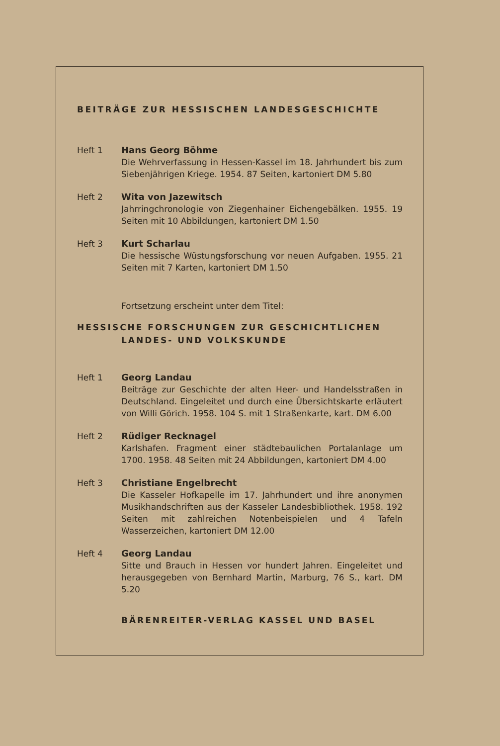BEITRÄGE ZUR HESSISCHEN LANDESGESCHICHTE
Heft 1 Hans Georg Böhme
Die Wehrverfassung in Hessen-Kassel im 18. Jahrhundert bis zum Siebenjährigen Kriege. 1954. 87 Seiten, kartoniert DM 5.80
Heft 2 Wita von Jazewitsch
Jahrringchronologie von Ziegenhainer Eichengebälken. 1955. 19 Seiten mit 10 Abbildungen, kartoniert DM 1.50
Heft 3 Kurt Scharlau
Die hessische Wüstungsforschung vor neuen Aufgaben. 1955. 21 Seiten mit 7 Karten, kartoniert DM 1.50
Fortsetzung erscheint unter dem Titel:
HESSISCHE FORSCHUNGEN ZUR GESCHICHTLICHEN
LANDES- UND VOLKSKUNDE
Heft 1 Georg Landau
Beiträge zur Geschichte der alten Heer- und Handelsstraßen in Deutschland. Eingeleitet und durch eine Übersichtskarte erläutert von Willi Görich. 1958. 104 S. mit 1 Straßenkarte, kart. DM 6.00
Heft 2 Rüdiger Recknagel
Karlshafen. Fragment einer städtebaulichen Portalanlage um 1700. 1958. 48 Seiten mit 24 Abbildungen, kartoniert DM 4.00
Heft 3 Christiane Engelbrecht
Die Kasseler Hofkapelle im 17. Jahrhundert und ihre anonymen Musikhandschriften aus der Kasseler Landesbibliothek. 1958. 192 Seiten mit zahlreichen Notenbeispielen und 4 Tafeln Wasserzeichen, kartoniert DM 12.00
Heft 4 Georg Landau
Sitte und Brauch in Hessen vor hundert Jahren. Eingeleitet und herausgegeben von Bernhard Martin, Marburg, 76 S., kart. DM 5.20
BÄRENREITER-VERLAG KASSEL UND BASEL